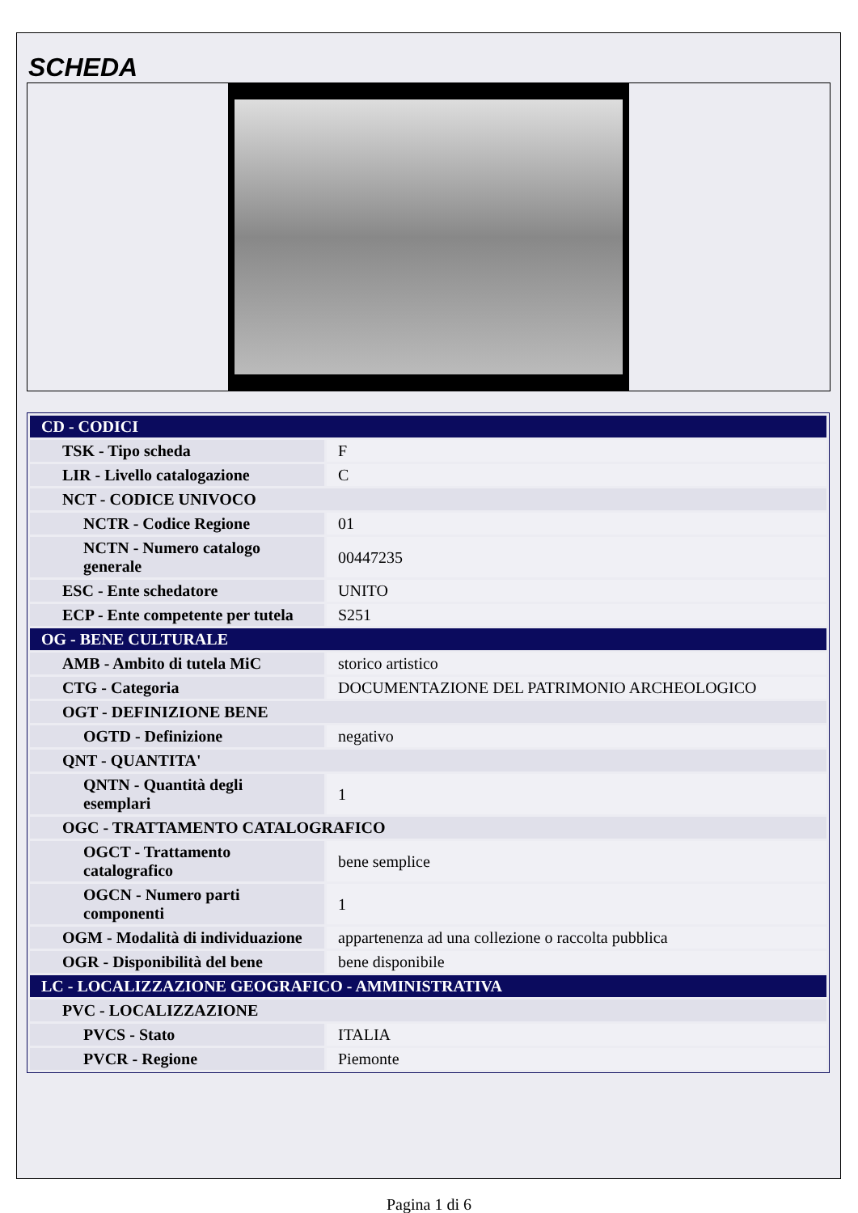SCHEDA
| CD - CODICI | |
| TSK - Tipo scheda | F |
| LIR - Livello catalogazione | C |
| NCT - CODICE UNIVOCO | |
| NCTR - Codice Regione | 01 |
| NCTN - Numero catalogo generale | 00447235 |
| ESC - Ente schedatore | UNITO |
| ECP - Ente competente per tutela | S251 |
| OG - BENE CULTURALE | |
| AMB - Ambito di tutela MiC | storico artistico |
| CTG - Categoria | DOCUMENTAZIONE DEL PATRIMONIO ARCHEOLOGICO |
| OGT - DEFINIZIONE BENE | |
| OGTD - Definizione | negativo |
| QNT - QUANTITA' | |
| QNTN - Quantità degli esemplari | 1 |
| OGC - TRATTAMENTO CATALOGRAFICO | |
| OGCT - Trattamento catalografico | bene semplice |
| OGCN - Numero parti componenti | 1 |
| OGM - Modalità di individuazione | appartenenza ad una collezione o raccolta pubblica |
| OGR - Disponibilità del bene | bene disponibile |
| LC - LOCALIZZAZIONE GEOGRAFICO - AMMINISTRATIVA | |
| PVC - LOCALIZZAZIONE | |
| PVCS - Stato | ITALIA |
| PVCR - Regione | Piemonte |
Pagina 1 di 6